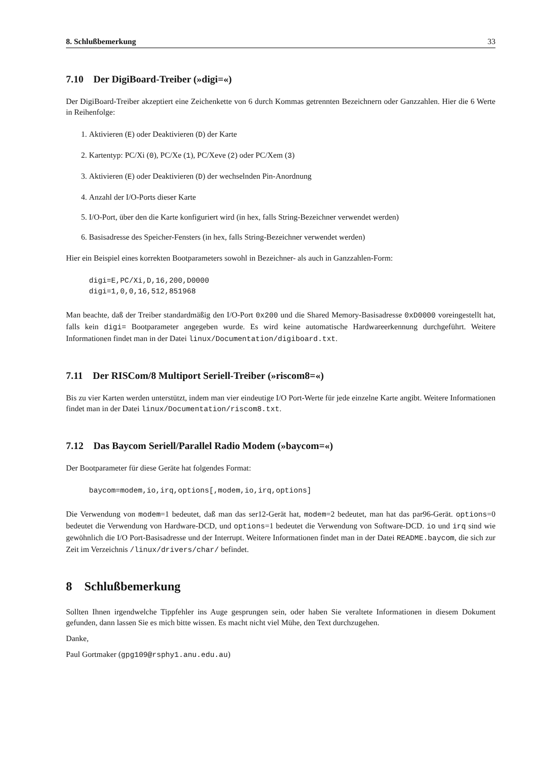8. Schlußbemerkung 33
7.10 Der DigiBoard-Treiber (»digi=«)
Der DigiBoard-Treiber akzeptiert eine Zeichenkette von 6 durch Kommas getrennten Bezeichnern oder Ganzzahlen. Hier die 6 Werte in Reihenfolge:
1. Aktivieren (E) oder Deaktivieren (D) der Karte
2. Kartentyp: PC/Xi (0), PC/Xe (1), PC/Xeve (2) oder PC/Xem (3)
3. Aktivieren (E) oder Deaktivieren (D) der wechselnden Pin-Anordnung
4. Anzahl der I/O-Ports dieser Karte
5. I/O-Port, über den die Karte konfiguriert wird (in hex, falls String-Bezeichner verwendet werden)
6. Basisadresse des Speicher-Fensters (in hex, falls String-Bezeichner verwendet werden)
Hier ein Beispiel eines korrekten Bootparameters sowohl in Bezeichner- als auch in Ganzzahlen-Form:
digi=E,PC/Xi,D,16,200,D0000
digi=1,0,0,16,512,851968
Man beachte, daß der Treiber standardmäßig den I/O-Port 0x200 und die Shared Memory-Basisadresse 0xD0000 voreingestellt hat, falls kein digi= Bootparameter angegeben wurde. Es wird keine automatische Hardwareerkennung durchgeführt. Weitere Informationen findet man in der Datei linux/Documentation/digiboard.txt.
7.11 Der RISCom/8 Multiport Seriell-Treiber (»riscom8=«)
Bis zu vier Karten werden unterstützt, indem man vier eindeutige I/O Port-Werte für jede einzelne Karte angibt. Weitere Informationen findet man in der Datei linux/Documentation/riscom8.txt.
7.12 Das Baycom Seriell/Parallel Radio Modem (»baycom=«)
Der Bootparameter für diese Geräte hat folgendes Format:
baycom=modem,io,irq,options[,modem,io,irq,options]
Die Verwendung von modem=1 bedeutet, daß man das ser12-Gerät hat, modem=2 bedeutet, man hat das par96-Gerät. options=0 bedeutet die Verwendung von Hardware-DCD, und options=1 bedeutet die Verwendung von Software-DCD. io und irq sind wie gewöhnlich die I/O Port-Basisadresse und der Interrupt. Weitere Informationen findet man in der Datei README.baycom, die sich zur Zeit im Verzeichnis /linux/drivers/char/ befindet.
8 Schlußbemerkung
Sollten Ihnen irgendwelche Tippfehler ins Auge gesprungen sein, oder haben Sie veraltete Informationen in diesem Dokument gefunden, dann lassen Sie es mich bitte wissen. Es macht nicht viel Mühe, den Text durchzugehen.
Danke,
Paul Gortmaker (gpg109@rsphy1.anu.edu.au)